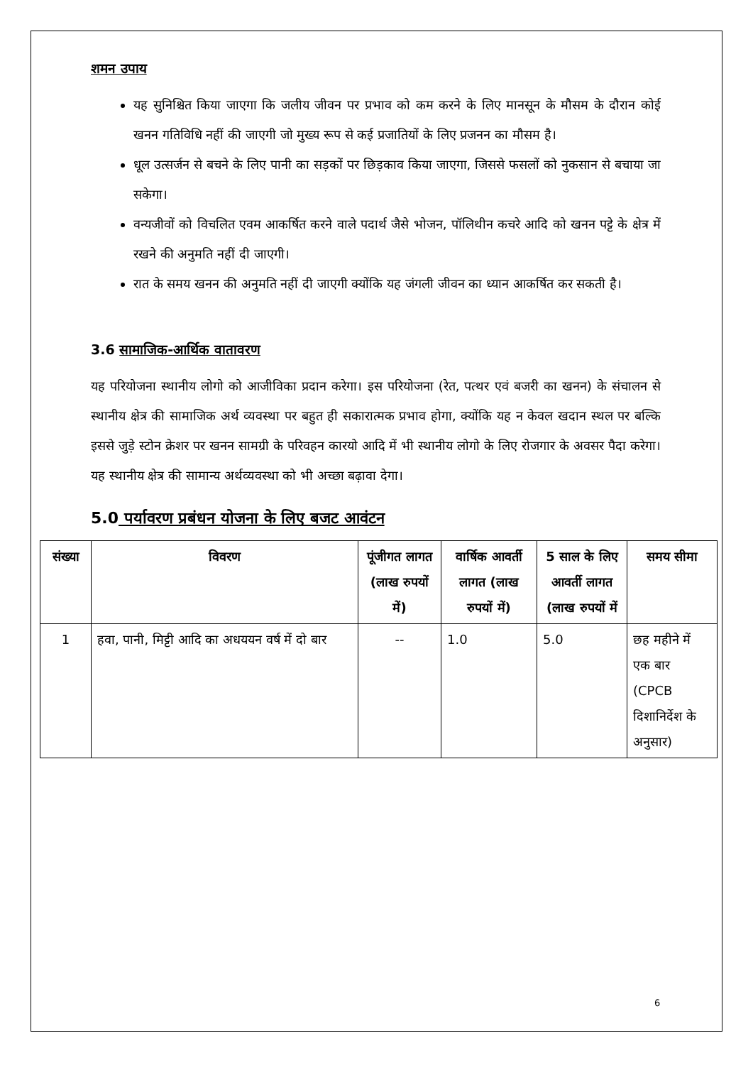शमन उपाय
यह सुनिश्चित किया जाएगा कि जलीय जीवन पर प्रभाव को कम करने के लिए मानसून के मौसम के दौरान कोई खनन गतिविधि नहीं की जाएगी जो मुख्य रूप से कई प्रजातियों के लिए प्रजनन का मौसम है।
धूल उत्सर्जन से बचने के लिए पानी का सड़कों पर छिड़काव किया जाएगा, जिससे फसलों को नुकसान से बचाया जा सकेगा।
वन्यजीवों को विचलित एवम आकर्षित करने वाले पदार्थ जैसे भोजन, पॉलिथीन कचरे आदि को खनन पट्टे के क्षेत्र में रखने की अनुमति नहीं दी जाएगी।
रात के समय खनन की अनुमति नहीं दी जाएगी क्योंकि यह जंगली जीवन का ध्यान आकर्षित कर सकती है।
3.6 सामाजिक-आर्थिक वातावरण
यह परियोजना स्थानीय लोगो को आजीविका प्रदान करेगा। इस परियोजना (रेत, पत्थर एवं बजरी का खनन) के संचालन से स्थानीय क्षेत्र की सामाजिक अर्थ व्यवस्था पर बहुत ही सकारात्मक प्रभाव होगा, क्योंकि यह न केवल खदान स्थल पर बल्कि इससे जुड़े स्टोन क्रेशर पर खनन सामग्री के परिवहन कारयो आदि में भी स्थानीय लोगो के लिए रोजगार के अवसर पैदा करेगा। यह स्थानीय क्षेत्र की सामान्य अर्थव्यवस्था को भी अच्छा बढ़ावा देगा।
5.0 पर्यावरण प्रबंधन योजना के लिए बजट आवंटन
| संख्या | विवरण | पूंजीगत लागत (लाख रुपयों में) | वार्षिक आवर्ती लागत (लाख रुपयों में) | 5 साल के लिए आवर्ती लागत (लाख रुपयों में | समय सीमा |
| --- | --- | --- | --- | --- | --- |
| 1 | हवा, पानी, मिट्टी आदि का अधययन वर्ष में दो बार | -- | 1.0 | 5.0 | छह महीने में एक बार (CPCB दिशानिर्देश के अनुसार) |
6